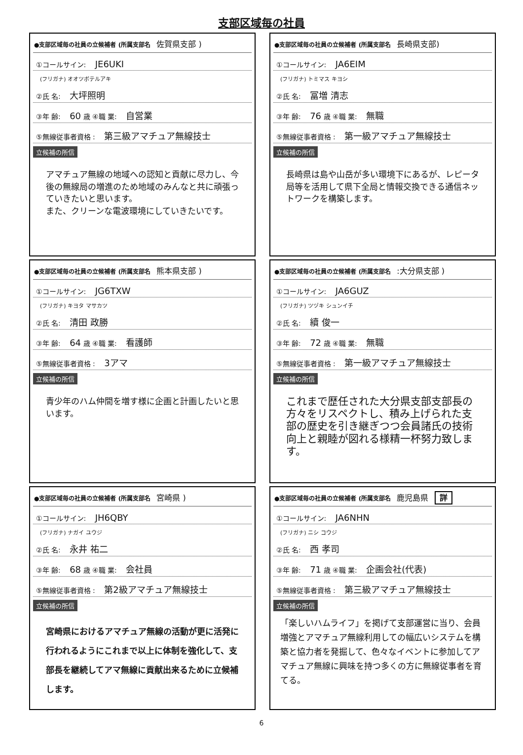支部区域毎の社員
●支部区域毎の社員の立候補者 (所属支部名 佐賀県支部 )
①コールサイン: JE6UKI
(フリガナ) オオツボテルアキ
②氏 名: 大坪照明
③年 齢: 60 歳 ④職 業: 自営業
⑤無線従事者資格 : 第三級アマチュア無線技士
立候補の所信
アマチュア無線の地域への認知と貢献に尽力し、今後の無線局の増進のため地域のみんなと共に頑張っていきたいと思います。
また、クリーンな電波環境にしていきたいです。
●支部区域毎の社員の立候補者 (所属支部名 長崎県支部)
①コールサイン: JA6EIM
(フリガナ) トミマス キヨシ
②氏 名: 冨増 清志
③年 齢: 76 歳 ④職 業: 無職
⑤無線従事者資格 : 第一級アマチュア無線技士
立候補の所信
長崎県は島や山岳が多い環境下にあるが、レピータ局等を活用して県下全局と情報交換できる通信ネットワークを構築します。
●支部区域毎の社員の立候補者 (所属支部名 熊本県支部 )
①コールサイン: JG6TXW
(フリガナ) キヨタ マサカツ
②氏 名: 清田 政勝
③年 齢: 64 歳 ④職 業: 看護師
⑤無線従事者資格 : 3アマ
立候補の所信
青少年のハム仲間を増す様に企画と計画したいと思います。
●支部区域毎の社員の立候補者 (所属支部名 :大分県支部 )
①コールサイン: JA6GUZ
(フリガナ) ツヅキ シュンイチ
②氏 名: 續 俊一
③年 齢: 72 歳 ④職 業: 無職
⑤無線従事者資格 : 第一級アマチュア無線技士
立候補の所信
これまで歴任された大分県支部支部長の方々をリスペクトし、積み上げられた支部の歴史を引き継ぎつつ会員諸氏の技術向上と親睦が図れる様精一杯努力致します。
●支部区域毎の社員の立候補者 (所属支部名 宮崎県 )
①コールサイン: JH6QBY
(フリガナ) ナガイ ユウジ
②氏 名: 永井 祐二
③年 齢: 68 歳 ④職 業: 会社員
⑤無線従事者資格 : 第2級アマチュア無線技士
立候補の所信
宮崎県におけるアマチュア無線の活動が更に活発に行われるようにこれまで以上に体制を強化して、支部長を継続してアマ無線に貢献出来るために立候補します。
●支部区域毎の社員の立候補者 (所属支部名 鹿児島県 詳
①コールサイン: JA6NHN
(フリガナ) ニシ コウジ
②氏 名: 西 孝司
③年 齢: 71 歳 ④職 業: 企画会社(代表)
⑤無線従事者資格 : 第三級アマチュア無線技士
立候補の所信
「楽しいハムライフ」を掲げて支部運営に当り、会員増強とアマチュア無線利用しての幅広いシステムを構築と協力者を発掘して、色々なイベントに参加してアマチュア無線に興味を持つ多くの方に無線従事者を育てる。
6